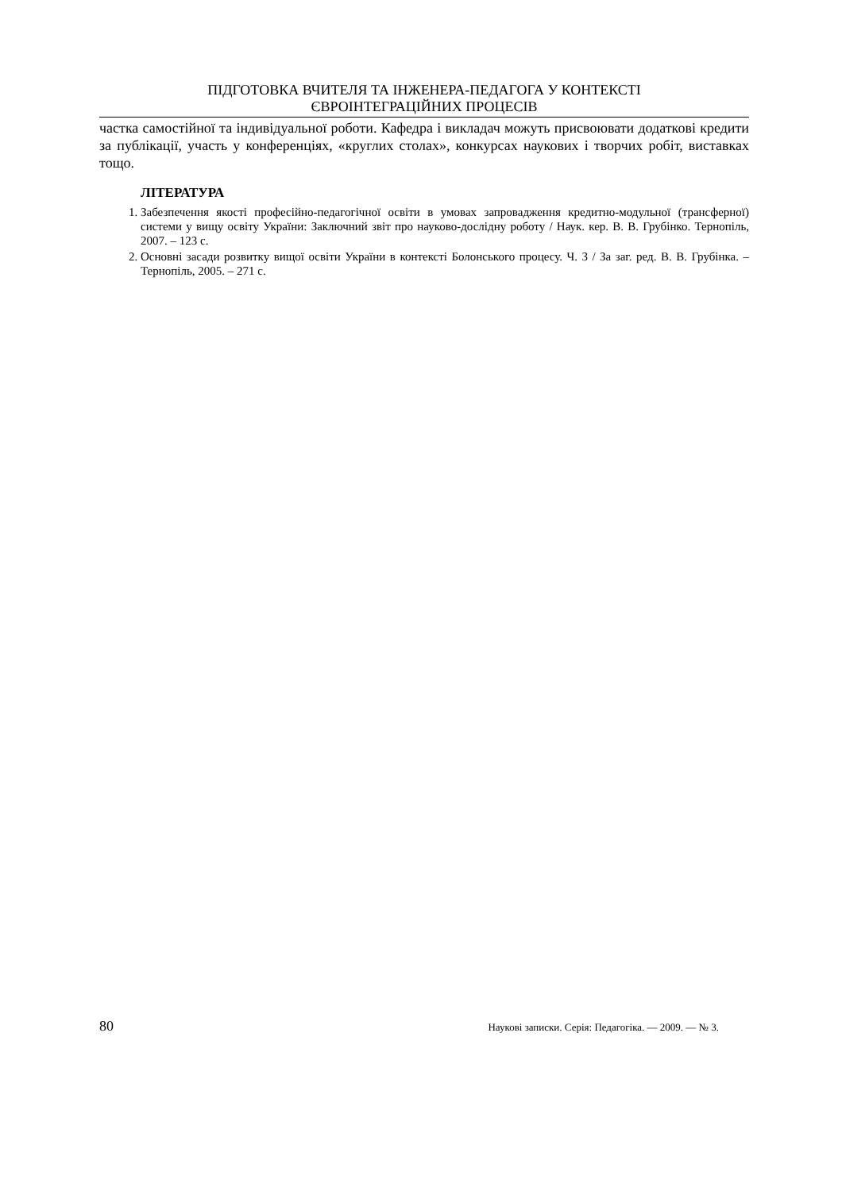ПІДГОТОВКА ВЧИТЕЛЯ ТА ІНЖЕНЕРА-ПЕДАГОГА У КОНТЕКСТІ
ЄВРОІНТЕГРАЦІЙНИХ ПРОЦЕСІВ
частка самостійної та індивідуальної роботи. Кафедра і викладач можуть присвоювати додаткові кредити за публікації, участь у конференціях, «круглих столах», конкурсах наукових і творчих робіт, виставках тощо.
ЛІТЕРАТУРА
1. Забезпечення якості професійно-педагогічної освіти в умовах запровадження кредитно-модульної (трансферної) системи у вищу освіту України: Заключний звіт про науково-дослідну роботу / Наук. кер. В. В. Грубінко. Тернопіль, 2007. – 123 с.
2. Основні засади розвитку вищої освіти України в контексті Болонського процесу. Ч. 3 / За заг. ред. В. В. Грубінка. – Тернопіль, 2005. – 271 с.
80 Наукові записки. Серія: Педагогіка. — 2009. — № 3.